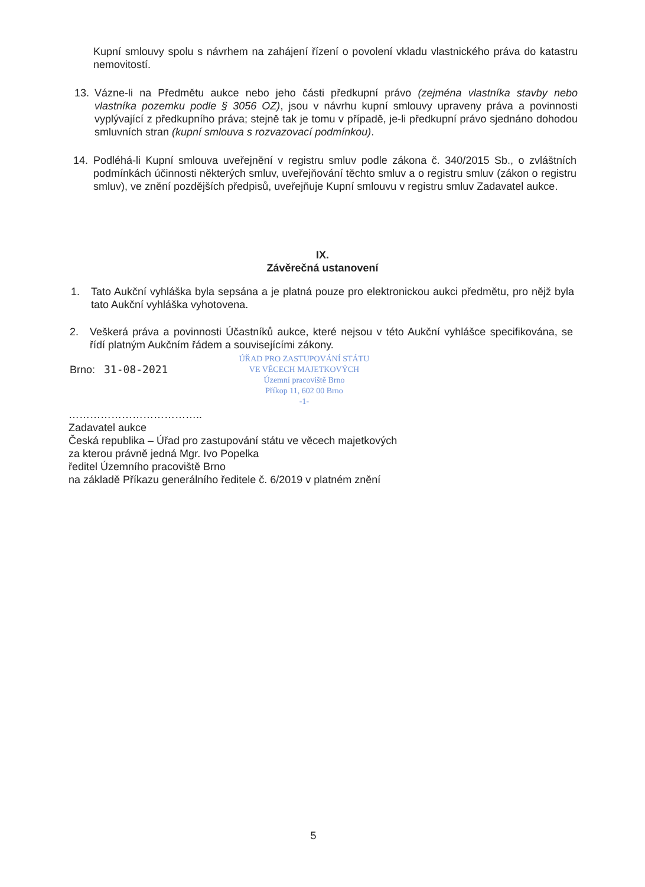Kupní smlouvy spolu s návrhem na zahájení řízení o povolení vkladu vlastnického práva do katastru nemovitostí.
13. Vázne-li na Předmětu aukce nebo jeho části předkupní právo (zejména vlastníka stavby nebo vlastníka pozemku podle § 3056 OZ), jsou v návrhu kupní smlouvy upraveny práva a povinnosti vyplývající z předkupního práva; stejně tak je tomu v případě, je-li předkupní právo sjednáno dohodou smluvních stran (kupní smlouva s rozvazovací podmínkou).
14. Podléhá-li Kupní smlouva uveřejnění v registru smluv podle zákona č. 340/2015 Sb., o zvláštních podmínkách účinnosti některých smluv, uveřejňování těchto smluv a o registru smluv (zákon o registru smluv), ve znění pozdějších předpisů, uveřejňuje Kupní smlouvu v registru smluv Zadavatel aukce.
IX.
Závěrečná ustanovení
1. Tato Aukční vyhláška byla sepsána a je platná pouze pro elektronickou aukci předmětu, pro nějž byla tato Aukční vyhláška vyhotovena.
2. Veškerá práva a povinnosti Účastníků aukce, které nejsou v této Aukční vyhlášce specifikována, se řídí platným Aukčním řádem a souvisejícími zákony.
Brno: 31-08-2021
ÚŘAD PRO ZASTUPOVÁNÍ STÁTU
VE VĚCECH MAJETKOVÝCH
Územní pracoviště Brno
Příkop 11, 602 00 Brno
-1-
………………………………..
Zadavatel aukce
Česká republika – Úřad pro zastupování státu ve věcech majetkových
za kterou právně jedná Mgr. Ivo Popelka
ředitel Územního pracoviště Brno
na základě Příkazu generálního ředitele č. 6/2019 v platném znění
5